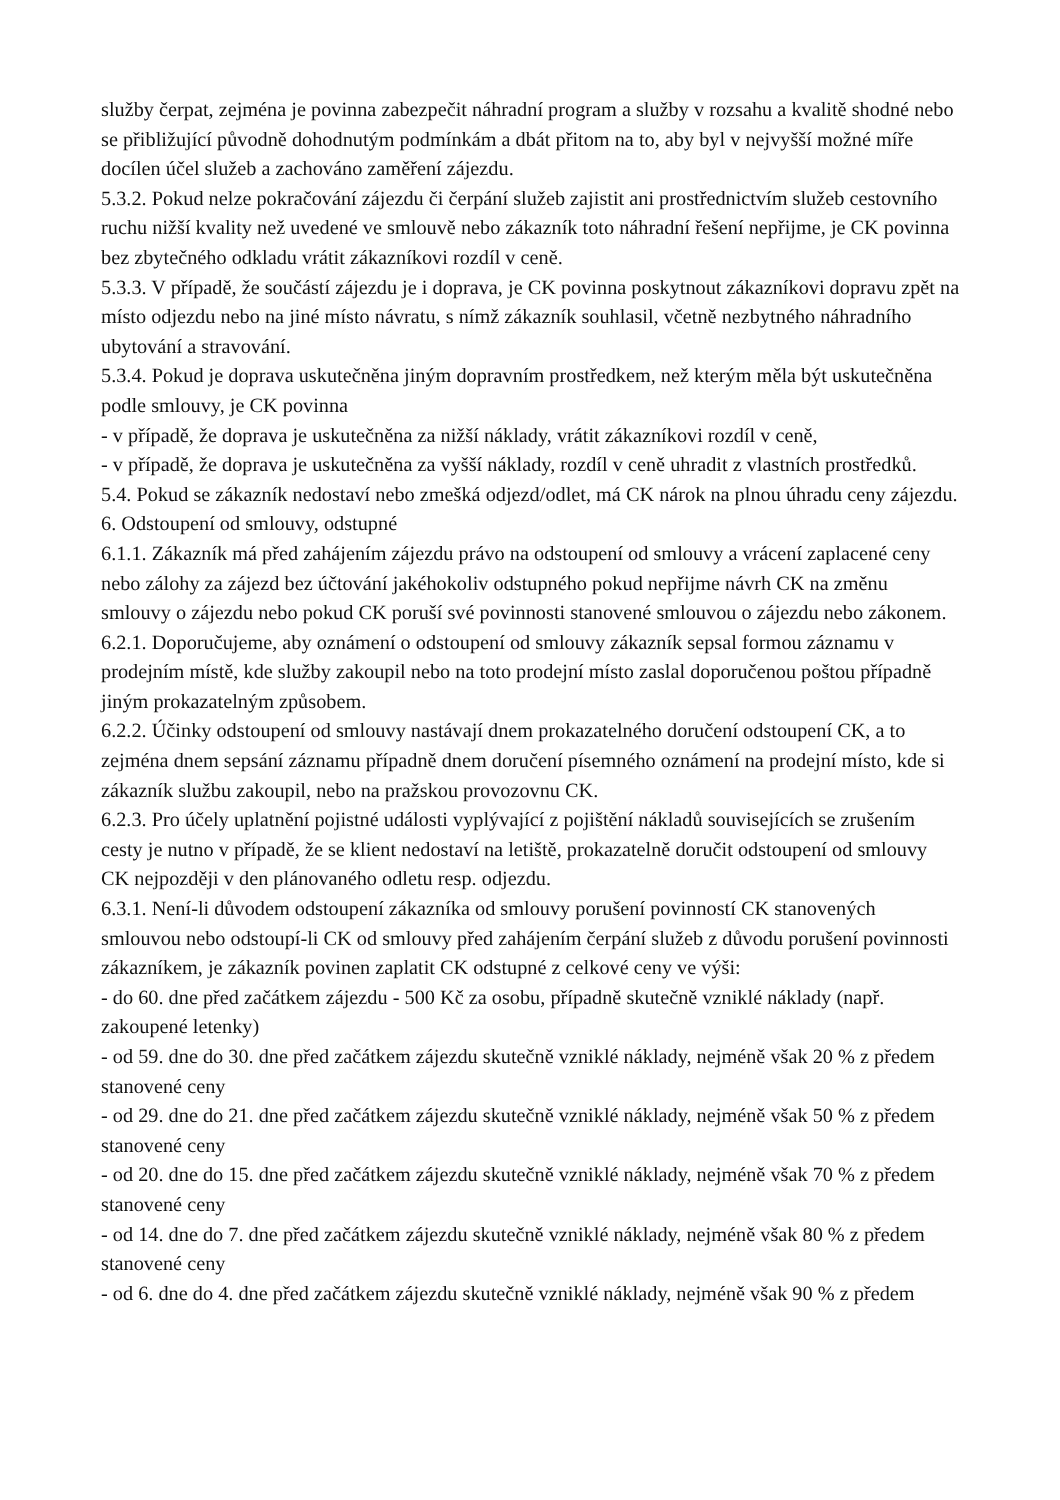služby čerpat, zejména je povinna zabezpečit náhradní program a služby v rozsahu a kvalitě shodné nebo se přibližující původně dohodnutým podmínkám a dbát přitom na to, aby byl v nejvyšší možné míře docílen účel služeb a zachováno zaměření zájezdu.
5.3.2. Pokud nelze pokračování zájezdu či čerpání služeb zajistit ani prostřednictvím služeb cestovního ruchu nižší kvality než uvedené ve smlouvě nebo zákazník toto náhradní řešení nepřijme, je CK povinna bez zbytečného odkladu vrátit zákazníkovi rozdíl v ceně.
5.3.3. V případě, že součástí zájezdu je i doprava, je CK povinna poskytnout zákazníkovi dopravu zpět na místo odjezdu nebo na jiné místo návratu, s nímž zákazník souhlasil, včetně nezbytného náhradního ubytování a stravování.
5.3.4. Pokud je doprava uskutečněna jiným dopravním prostředkem, než kterým měla být uskutečněna podle smlouvy, je CK povinna
- v případě, že doprava je uskutečněna za nižší náklady, vrátit zákazníkovi rozdíl v ceně,
- v případě, že doprava je uskutečněna za vyšší náklady, rozdíl v ceně uhradit z vlastních prostředků.
5.4. Pokud se zákazník nedostaví nebo zmešká odjezd/odlet, má CK nárok na plnou úhradu ceny zájezdu.
6. Odstoupení od smlouvy, odstupné
6.1.1. Zákazník má před zahájením zájezdu právo na odstoupení od smlouvy a vrácení zaplacené ceny nebo zálohy za zájezd bez účtování jakéhokoliv odstupného pokud nepřijme návrh CK na změnu smlouvy o zájezdu nebo pokud CK poruší své povinnosti stanovené smlouvou o zájezdu nebo zákonem.
6.2.1. Doporučujeme, aby oznámení o odstoupení od smlouvy zákazník sepsal formou záznamu v prodejním místě, kde služby zakoupil nebo na toto prodejní místo zaslal doporučenou poštou případně jiným prokazatelným způsobem.
6.2.2. Účinky odstoupení od smlouvy nastávají dnem prokazatelného doručení odstoupení CK, a to zejména dnem sepsání záznamu případně dnem doručení písemného oznámení na prodejní místo, kde si zákazník službu zakoupil, nebo na pražskou provozovnu CK.
6.2.3. Pro účely uplatnění pojistné události vyplývající z pojištění nákladů souvisejících se zrušením cesty je nutno v případě, že se klient nedostaví na letiště, prokazatelně doručit odstoupení od smlouvy CK nejpozději v den plánovaného odletu resp. odjezdu.
6.3.1. Není-li důvodem odstoupení zákazníka od smlouvy porušení povinností CK stanovených smlouvou nebo odstoupí-li CK od smlouvy před zahájením čerpání služeb z důvodu porušení povinnosti zákazníkem, je zákazník povinen zaplatit CK odstupné z celkové ceny ve výši:
- do 60. dne před začátkem zájezdu - 500 Kč za osobu, případně skutečně vzniklé náklady (např. zakoupené letenky)
- od 59. dne do 30. dne před začátkem zájezdu skutečně vzniklé náklady, nejméně však 20 % z předem stanovené ceny
- od 29. dne do 21. dne před začátkem zájezdu skutečně vzniklé náklady, nejméně však 50 % z předem stanovené ceny
- od 20. dne do 15. dne před začátkem zájezdu skutečně vzniklé náklady, nejméně však 70 % z předem stanovené ceny
- od 14. dne do 7. dne před začátkem zájezdu skutečně vzniklé náklady, nejméně však 80 % z předem stanovené ceny
- od 6. dne do 4. dne před začátkem zájezdu skutečně vzniklé náklady, nejméně však 90 % z předem